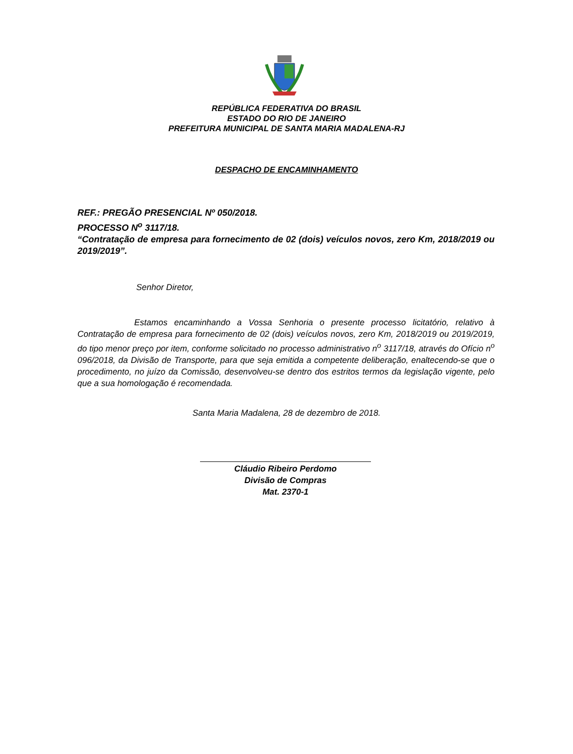REPÚBLICA FEDERATIVA DO BRASIL
ESTADO DO RIO DE JANEIRO
PREFEITURA MUNICIPAL DE SANTA MARIA MADALENA-RJ
DESPACHO DE ENCAMINHAMENTO
REF.: PREGÃO PRESENCIAL Nº 050/2018.
PROCESSO N<sup>o</sup> 3117/18.
“Contratação de empresa para fornecimento de 02 (dois) veículos novos, zero Km, 2018/2019 ou 2019/2019”.
Senhor Diretor,
Estamos encaminhando a Vossa Senhoria o presente processo licitatório, relativo à Contratação de empresa para fornecimento de 02 (dois) veículos novos, zero Km, 2018/2019 ou 2019/2019, do tipo menor preço por item, conforme solicitado no processo administrativo n<sup>o</sup> 3117/18, através do Ofício n<sup>o</sup> 096/2018, da Divisão de Transporte, para que seja emitida a competente deliberação, enaltecendo-se que o procedimento, no juízo da Comissão, desenvolveu-se dentro dos estritos termos da legislação vigente, pelo que a sua homologação é recomendada.
Santa Maria Madalena, 28 de dezembro de 2018.
Cláudio Ribeiro Perdomo
Divisão de Compras
Mat. 2370-1